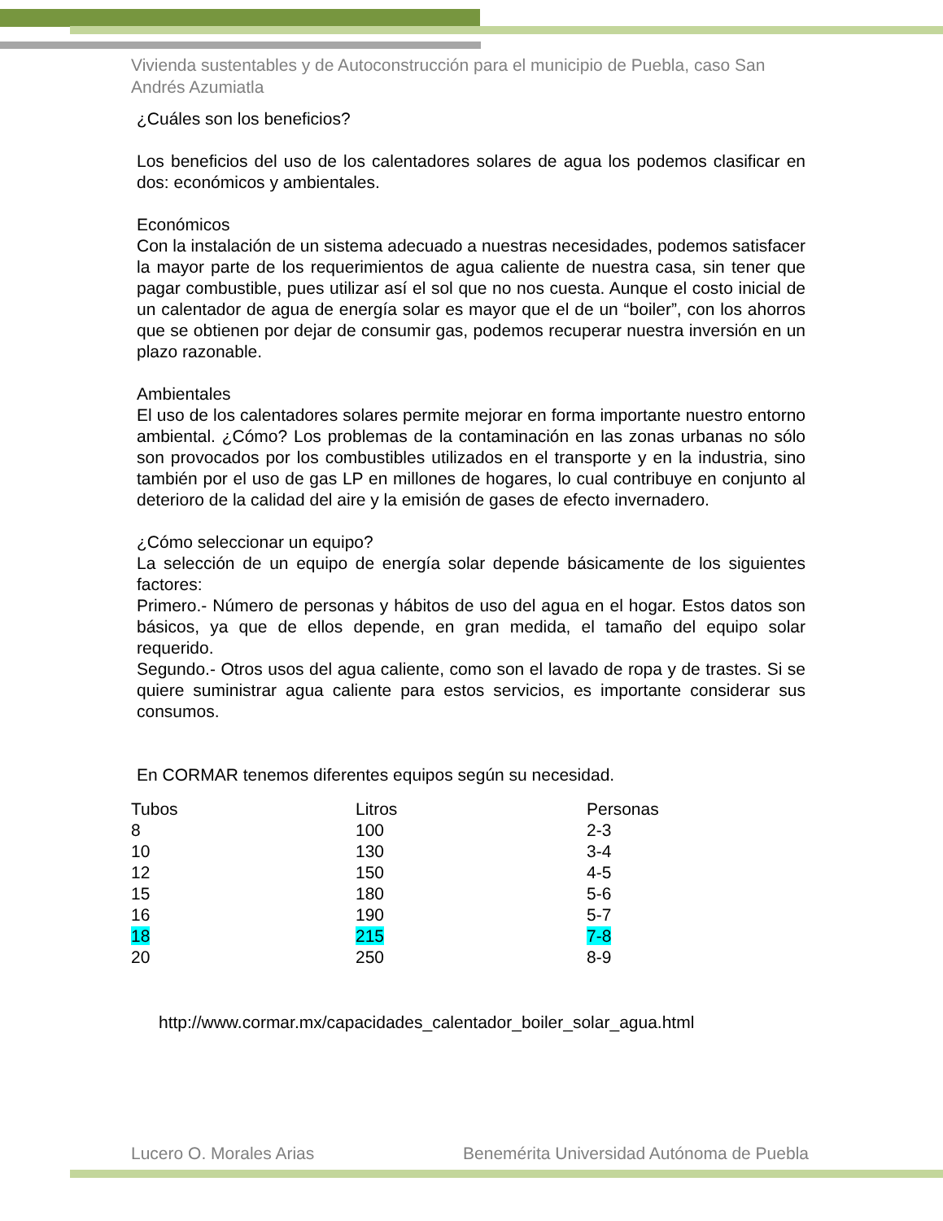Vivienda sustentables y de Autoconstrucción para el municipio de Puebla, caso San Andrés Azumiatla
¿Cuáles son los beneficios?
Los beneficios del uso de los calentadores solares de agua los podemos clasificar en dos: económicos y ambientales.
Económicos
Con la instalación de un sistema adecuado a nuestras necesidades, podemos satisfacer la mayor parte de los requerimientos de agua caliente de nuestra casa, sin tener que pagar combustible, pues utilizar así el sol que no nos cuesta. Aunque el costo inicial de un calentador de agua de energía solar es mayor que el de un “boiler”, con los ahorros que se obtienen por dejar de consumir gas, podemos recuperar nuestra inversión en un plazo razonable.
Ambientales
El uso de los calentadores solares permite mejorar en forma importante nuestro entorno ambiental. ¿Cómo? Los problemas de la contaminación en las zonas urbanas no sólo son provocados por los combustibles utilizados en el transporte y en la industria, sino también por el uso de gas LP en millones de hogares, lo cual contribuye en conjunto al deterioro de la calidad del aire y la emisión de gases de efecto invernadero.
¿Cómo seleccionar un equipo?
La selección de un equipo de energía solar depende básicamente de los siguientes factores:
Primero.- Número de personas y hábitos de uso del agua en el hogar. Estos datos son básicos, ya que de ellos depende, en gran medida, el tamaño del equipo solar requerido.
Segundo.- Otros usos del agua caliente, como son el lavado de ropa y de trastes. Si se quiere suministrar agua caliente para estos servicios, es importante considerar sus consumos.
En CORMAR tenemos diferentes equipos según su necesidad.
| Tubos | Litros | Personas |
| 8 | 100 | 2-3 |
| 10 | 130 | 3-4 |
| 12 | 150 | 4-5 |
| 15 | 180 | 5-6 |
| 16 | 190 | 5-7 |
| 18 | 215 | 7-8 |
| 20 | 250 | 8-9 |
http://www.cormar.mx/capacidades_calentador_boiler_solar_agua.html
Lucero O. Morales Arias Benemérita Universidad Autónoma de Puebla